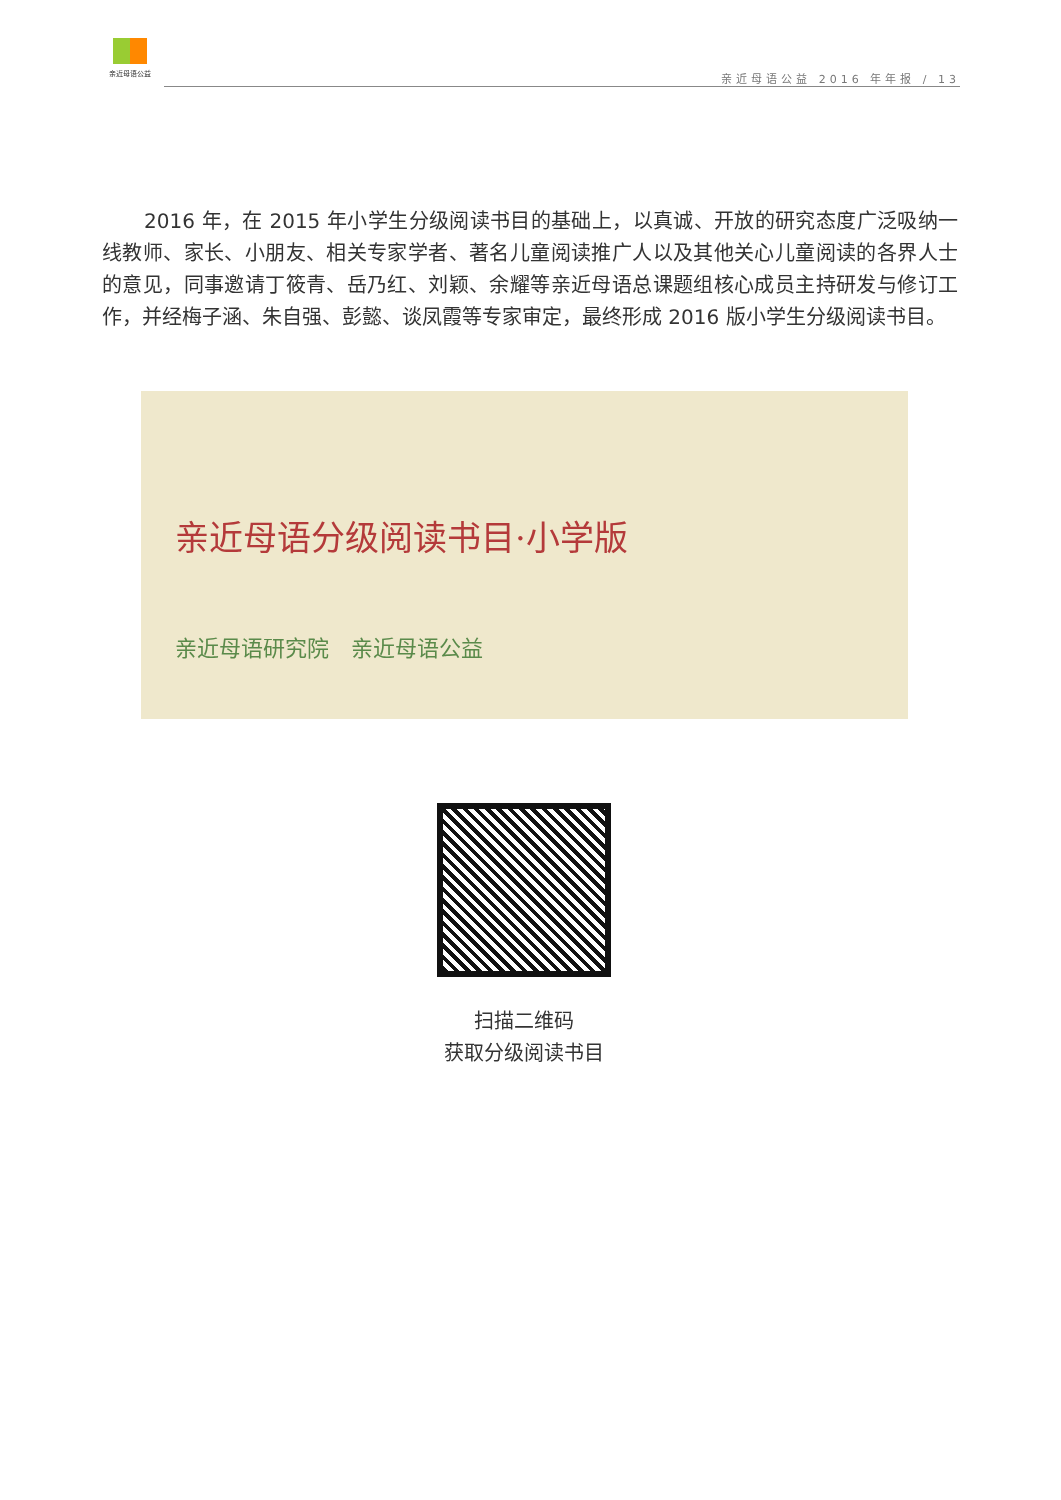亲近母语公益
亲近母语公益 2016 年年报 / 13
2016 年，在 2015 年小学生分级阅读书目的基础上，以真诚、开放的研究态度广泛吸纳一线教师、家长、小朋友、相关专家学者、著名儿童阅读推广人以及其他关心儿童阅读的各界人士的意见，同事邀请丁筱青、岳乃红、刘颖、余耀等亲近母语总课题组核心成员主持研发与修订工作，并经梅子涵、朱自强、彭懿、谈凤霞等专家审定，最终形成 2016 版小学生分级阅读书目。
亲近母语分级阅读书目·小学版
亲近母语研究院　亲近母语公益
扫描二维码
获取分级阅读书目